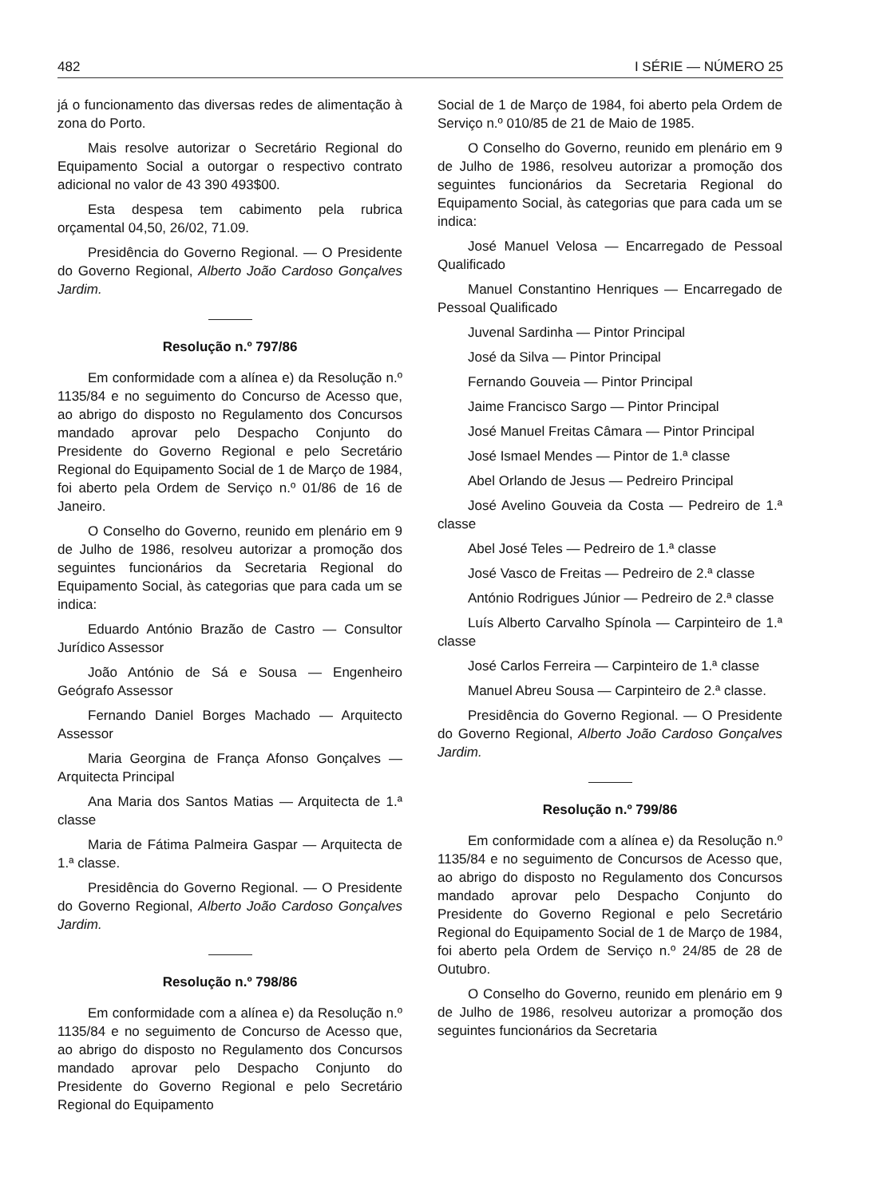482 I SÉRIE — NÚMERO 25
já o funcionamento das diversas redes de alimentação à zona do Porto.
Mais resolve autorizar o Secretário Regional do Equipamento Social a outorgar o respectivo contrato adicional no valor de 43 390 493$00.
Esta despesa tem cabimento pela rubrica orçamental 04,50, 26/02, 71.09.
Presidência do Governo Regional. — O Presidente do Governo Regional, Alberto João Cardoso Gonçalves Jardim.
Resolução n.º 797/86
Em conformidade com a alínea e) da Resolução n.º 1135/84 e no seguimento do Concurso de Acesso que, ao abrigo do disposto no Regulamento dos Concursos mandado aprovar pelo Despacho Conjunto do Presidente do Governo Regional e pelo Secretário Regional do Equipamento Social de 1 de Março de 1984, foi aberto pela Ordem de Serviço n.º 01/86 de 16 de Janeiro.
O Conselho do Governo, reunido em plenário em 9 de Julho de 1986, resolveu autorizar a promoção dos seguintes funcionários da Secretaria Regional do Equipamento Social, às categorias que para cada um se indica:
Eduardo António Brazão de Castro — Consultor Jurídico Assessor
João António de Sá e Sousa — Engenheiro Geógrafo Assessor
Fernando Daniel Borges Machado — Arquitecto Assessor
Maria Georgina de França Afonso Gonçalves — Arquitecta Principal
Ana Maria dos Santos Matias — Arquitecta de 1.ª classe
Maria de Fátima Palmeira Gaspar — Arquitecta de 1.ª classe.
Presidência do Governo Regional. — O Presidente do Governo Regional, Alberto João Cardoso Gonçalves Jardim.
Resolução n.º 798/86
Em conformidade com a alínea e) da Resolução n.º 1135/84 e no seguimento de Concurso de Acesso que, ao abrigo do disposto no Regulamento dos Concursos mandado aprovar pelo Despacho Conjunto do Presidente do Governo Regional e pelo Secretário Regional do Equipamento
Social de 1 de Março de 1984, foi aberto pela Ordem de Serviço n.º 010/85 de 21 de Maio de 1985.
O Conselho do Governo, reunido em plenário em 9 de Julho de 1986, resolveu autorizar a promoção dos seguintes funcionários da Secretaria Regional do Equipamento Social, às categorias que para cada um se indica:
José Manuel Velosa — Encarregado de Pessoal Qualificado
Manuel Constantino Henriques — Encarregado de Pessoal Qualificado
Juvenal Sardinha — Pintor Principal
José da Silva — Pintor Principal
Fernando Gouveia — Pintor Principal
Jaime Francisco Sargo — Pintor Principal
José Manuel Freitas Câmara — Pintor Principal
José Ismael Mendes — Pintor de 1.ª classe
Abel Orlando de Jesus — Pedreiro Principal
José Avelino Gouveia da Costa — Pedreiro de 1.ª classe
Abel José Teles — Pedreiro de 1.ª classe
José Vasco de Freitas — Pedreiro de 2.ª classe
António Rodrigues Júnior — Pedreiro de 2.ª classe
Luís Alberto Carvalho Spínola — Carpinteiro de 1.ª classe
José Carlos Ferreira — Carpinteiro de 1.ª classe
Manuel Abreu Sousa — Carpinteiro de 2.ª classe.
Presidência do Governo Regional. — O Presidente do Governo Regional, Alberto João Cardoso Gonçalves Jardim.
Resolução n.º 799/86
Em conformidade com a alínea e) da Resolução n.º 1135/84 e no seguimento de Concursos de Acesso que, ao abrigo do disposto no Regulamento dos Concursos mandado aprovar pelo Despacho Conjunto do Presidente do Governo Regional e pelo Secretário Regional do Equipamento Social de 1 de Março de 1984, foi aberto pela Ordem de Serviço n.º 24/85 de 28 de Outubro.
O Conselho do Governo, reunido em plenário em 9 de Julho de 1986, resolveu autorizar a promoção dos seguintes funcionários da Secretaria